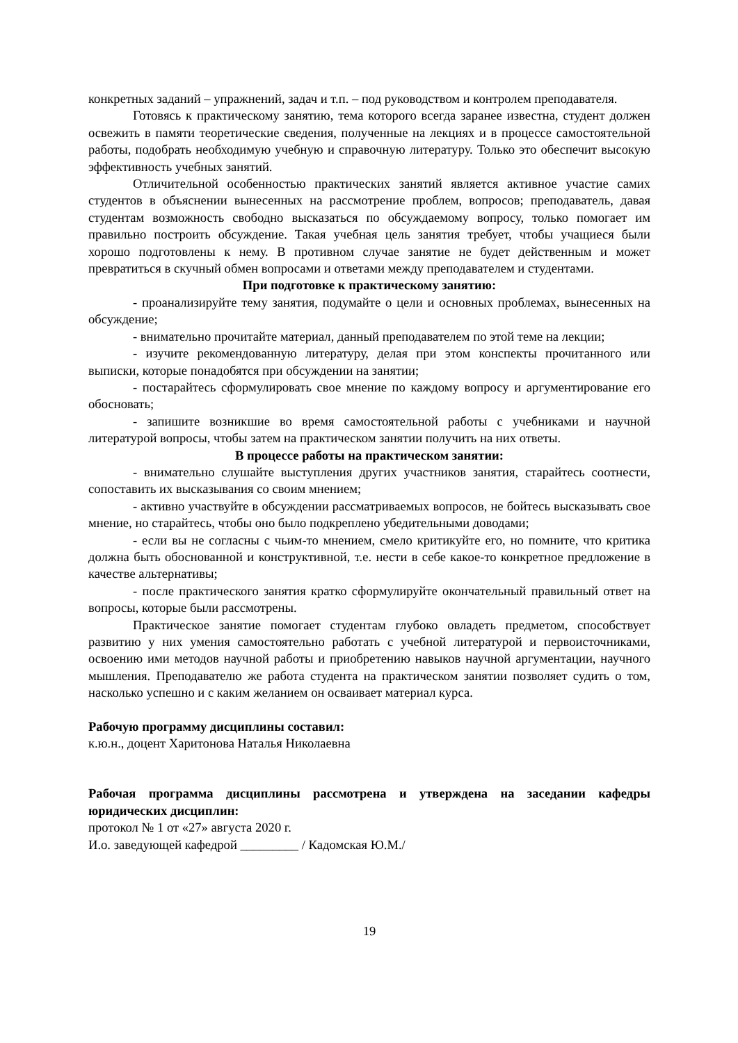конкретных заданий – упражнений, задач и т.п. – под руководством и контролем преподавателя.
Готовясь к практическому занятию, тема которого всегда заранее известна, студент должен освежить в памяти теоретические сведения, полученные на лекциях и в процессе самостоятельной работы, подобрать необходимую учебную и справочную литературу. Только это обеспечит высокую эффективность учебных занятий.
Отличительной особенностью практических занятий является активное участие самих студентов в объяснении вынесенных на рассмотрение проблем, вопросов; преподаватель, давая студентам возможность свободно высказаться по обсуждаемому вопросу, только помогает им правильно построить обсуждение. Такая учебная цель занятия требует, чтобы учащиеся были хорошо подготовлены к нему. В противном случае занятие не будет действенным и может превратиться в скучный обмен вопросами и ответами между преподавателем и студентами.
При подготовке к практическому занятию:
- проанализируйте тему занятия, подумайте о цели и основных проблемах, вынесенных на обсуждение;
- внимательно прочитайте материал, данный преподавателем по этой теме на лекции;
- изучите рекомендованную литературу, делая при этом конспекты прочитанного или выписки, которые понадобятся при обсуждении на занятии;
- постарайтесь сформулировать свое мнение по каждому вопросу и аргументирование его обосновать;
- запишите возникшие во время самостоятельной работы с учебниками и научной литературой вопросы, чтобы затем на практическом занятии получить на них ответы.
В процессе работы на практическом занятии:
- внимательно слушайте выступления других участников занятия, старайтесь соотнести, сопоставить их высказывания со своим мнением;
- активно участвуйте в обсуждении рассматриваемых вопросов, не бойтесь высказывать свое мнение, но старайтесь, чтобы оно было подкреплено убедительными доводами;
- если вы не согласны с чьим-то мнением, смело критикуйте его, но помните, что критика должна быть обоснованной и конструктивной, т.е. нести в себе какое-то конкретное предложение в качестве альтернативы;
- после практического занятия кратко сформулируйте окончательный правильный ответ на вопросы, которые были рассмотрены.
Практическое занятие помогает студентам глубоко овладеть предметом, способствует развитию у них умения самостоятельно работать с учебной литературой и первоисточниками, освоению ими методов научной работы и приобретению навыков научной аргументации, научного мышления. Преподавателю же работа студента на практическом занятии позволяет судить о том, насколько успешно и с каким желанием он осваивает материал курса.
Рабочую программу дисциплины составил:
к.ю.н., доцент Харитонова Наталья Николаевна
Рабочая программа дисциплины рассмотрена и утверждена на заседании кафедры юридических дисциплин:
протокол № 1 от «27» августа 2020 г.
И.о. заведующей кафедрой _________ / Кадомская Ю.М./
19